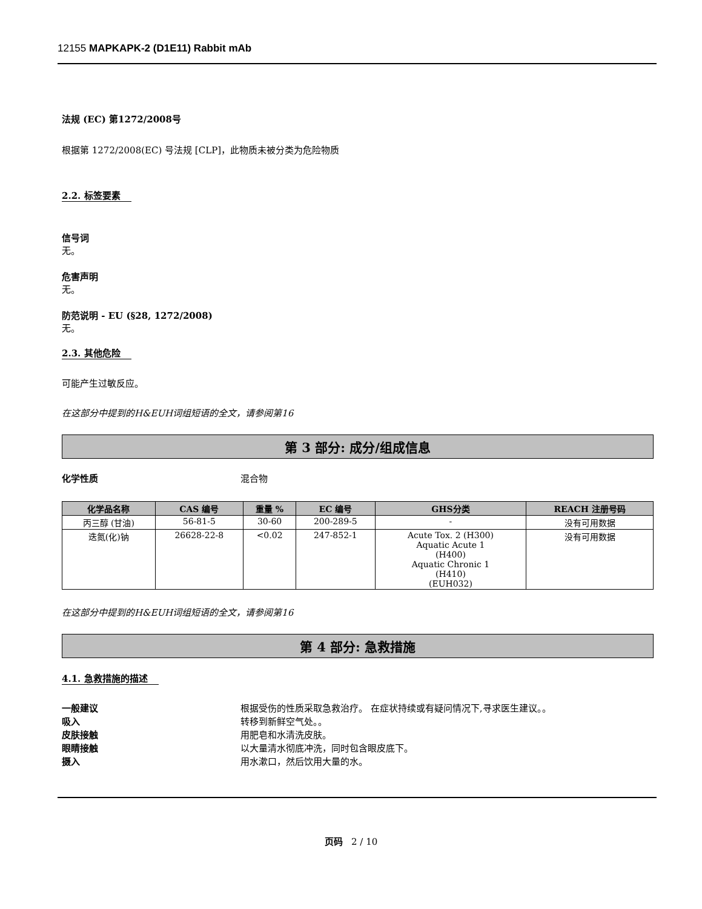12155 MAPKAPK-2 (D1E11) Rabbit mAb
法规 (EC) 第1272/2008号
根据第 1272/2008(EC) 号法规 [CLP]，此物质未被分类为危险物质
2.2. 标签要素
信号词
无。
危害声明
无。
防范说明 - EU (§28, 1272/2008)
无。
2.3. 其他危险
可能产生过敏反应。
在这部分中提到的H&EUH词组短语的全文，请参阅第16
第 3 部分: 成分/组成信息
化学性质 混合物
| 化学品名称 | CAS 编号 | 重量 % | EC 编号 | GHS分类 | REACH 注册号码 |
| --- | --- | --- | --- | --- | --- |
| 丙三醇 (甘油) | 56-81-5 | 30-60 | 200-289-5 | - | 没有可用数据 |
| 迭氮(化)钠 | 26628-22-8 | <0.02 | 247-852-1 | Acute Tox. 2 (H300) Aquatic Acute 1 (H400) Aquatic Chronic 1 (H410) (EUH032) | 没有可用数据 |
在这部分中提到的H&EUH词组短语的全文，请参阅第16
第 4 部分: 急救措施
4.1. 急救措施的描述
一般建议 根据受伤的性质采取急救治疗。 在症状持续或有疑问情况下,寻求医生建议。。
吸入 转移到新鲜空气处。。
皮肤接触 用肥皂和水清洗皮肤。
眼睛接触 以大量清水彻底冲洗，同时包含眼皮底下。
摄入 用水漱口，然后饮用大量的水。
页码 2 / 10